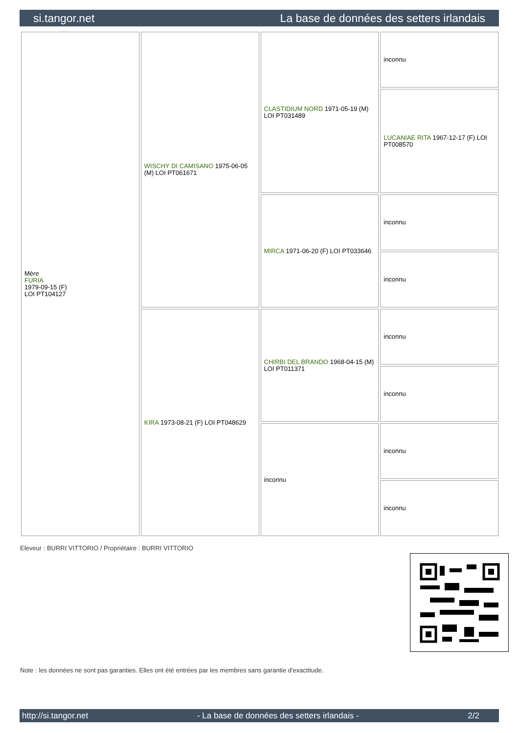si.tangor.net La base de données des setters irlandais
| Mère FURIA 1979-09-15 (F) LOI PT104127 | WISCHY DI CAMISANO 1975-06-05 (M) LOI PT061671 | CLASTIDIUM NORD 1971-05-19 (M) LOI PT031489 | inconnu |
| | | | LUCANIAE RITA 1967-12-17 (F) LOI PT008570 |
| | | MIRCA 1971-06-20 (F) LOI PT033646 | inconnu |
| | | | inconnu |
| | KIRA 1973-08-21 (F) LOI PT048629 | CHIRBI DEL BRANDO 1968-04-15 (M) LOI PT011371 | inconnu |
| | | | inconnu |
| | | inconnu | inconnu |
| | | | inconnu |
Eleveur : BURRI VITTORIO / Propriétaire : BURRI VITTORIO
Note : les données ne sont pas garanties. Elles ont été entrées par les membres sans garantie d'exactitude.
http://si.tangor.net - La base de données des setters irlandais - 2/2